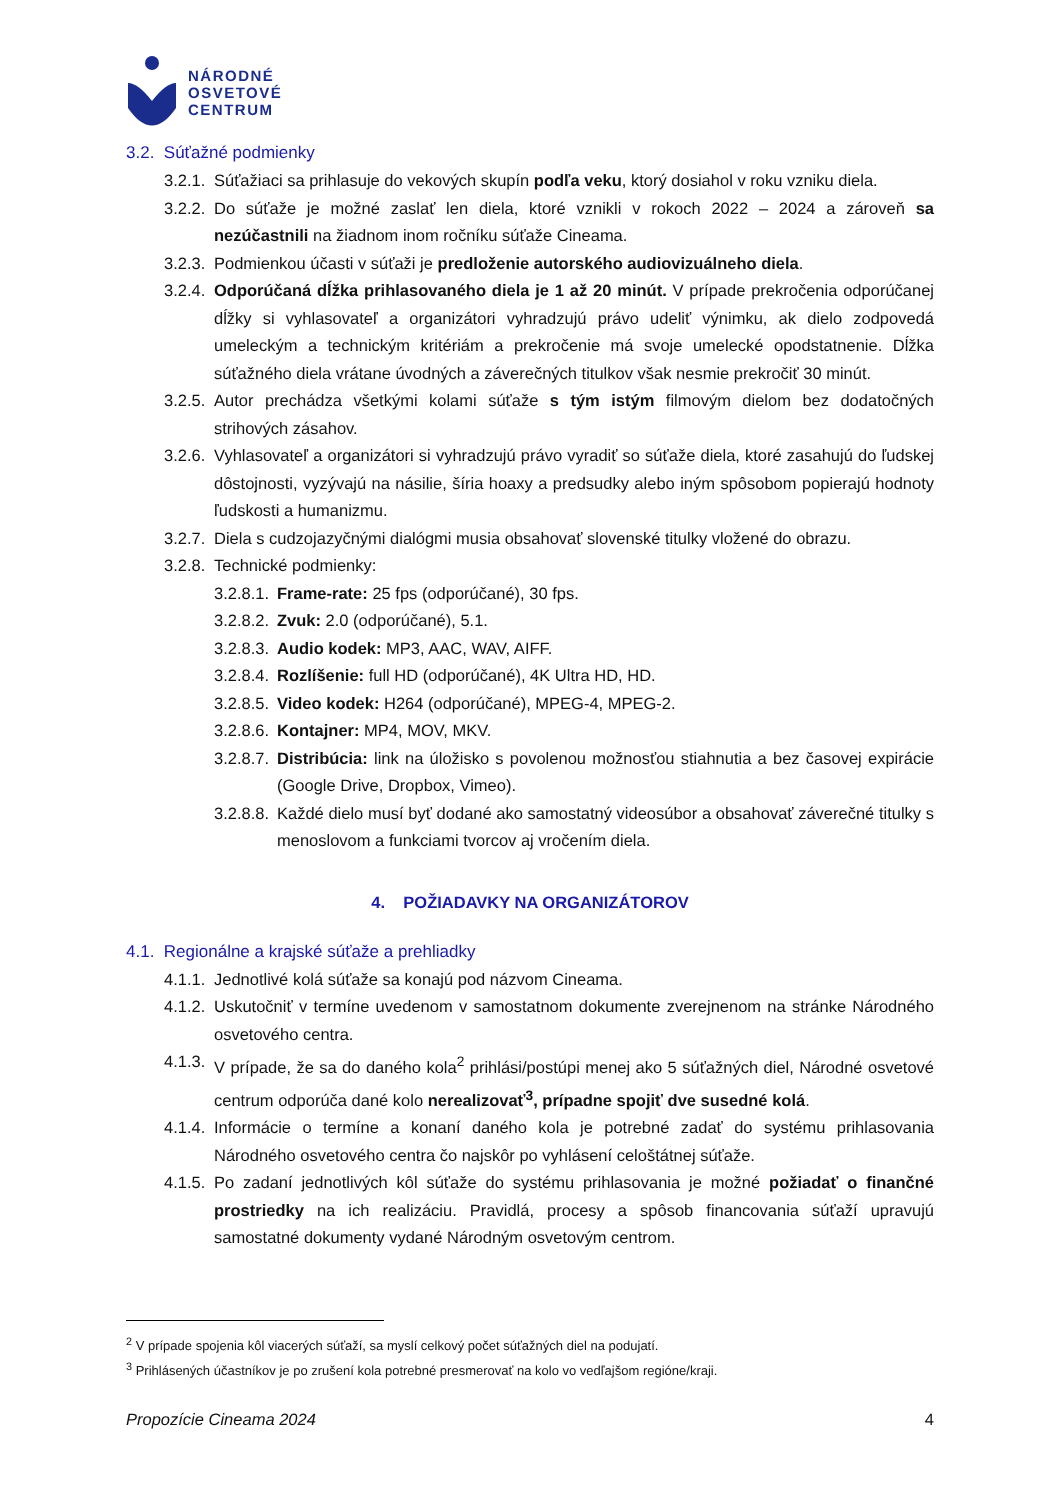NÁRODNÉ
OSVETOVÉ
CENTRUM
3.2. Súťažné podmienky
3.2.1. Súťažiaci sa prihlasuje do vekových skupín podľa veku, ktorý dosiahol v roku vzniku diela.
3.2.2. Do súťaže je možné zaslať len diela, ktoré vznikli v rokoch 2022 – 2024 a zároveň sa nezúčastnili na žiadnom inom ročníku súťaže Cineama.
3.2.3. Podmienkou účasti v súťaži je predloženie autorského audiovizuálneho diela.
3.2.4. Odporúčaná dĺžka prihlasovaného diela je 1 až 20 minút. V prípade prekročenia odporúčanej dĺžky si vyhlasovateľ a organizátori vyhradzujú právo udeliť výnimku, ak dielo zodpovedá umeleckým a technickým kritériám a prekročenie má svoje umelecké opodstatnenie. Dĺžka súťažného diela vrátane úvodných a záverečných titulkov však nesmie prekročiť 30 minút.
3.2.5. Autor prechádza všetkými kolami súťaže s tým istým filmovým dielom bez dodatočných strihových zásahov.
3.2.6. Vyhlasovateľ a organizátori si vyhradzujú právo vyradiť so súťaže diela, ktoré zasahujú do ľudskej dôstojnosti, vyzývajú na násilie, šíria hoaxy a predsudky alebo iným spôsobom popierajú hodnoty ľudskosti a humanizmu.
3.2.7. Diela s cudzojazyčnými dialógmi musia obsahovať slovenské titulky vložené do obrazu.
3.2.8. Technické podmienky:
3.2.8.1. Frame-rate: 25 fps (odporúčané), 30 fps.
3.2.8.2. Zvuk: 2.0 (odporúčané), 5.1.
3.2.8.3. Audio kodek: MP3, AAC, WAV, AIFF.
3.2.8.4. Rozlíšenie: full HD (odporúčané), 4K Ultra HD, HD.
3.2.8.5. Video kodek: H264 (odporúčané), MPEG-4, MPEG-2.
3.2.8.6. Kontajner: MP4, MOV, MKV.
3.2.8.7. Distribúcia: link na úložisko s povolenou možnosťou stiahnutia a bez časovej expirácie (Google Drive, Dropbox, Vimeo).
3.2.8.8. Každé dielo musí byť dodané ako samostatný videosúbor a obsahovať záverečné titulky s menoslovom a funkciami tvorcov aj vročením diela.
4. POŽIADAVKY NA ORGANIZÁTOROV
4.1. Regionálne a krajské súťaže a prehliadky
4.1.1. Jednotlivé kolá súťaže sa konajú pod názvom Cineama.
4.1.2. Uskutočniť v termíne uvedenom v samostatnom dokumente zverejnenom na stránke Národného osvetového centra.
4.1.3. V prípade, že sa do daného kola<sup>2</sup> prihlási/postúpi menej ako 5 súťažných diel, Národné osvetové centrum odporúča dané kolo nerealizovať<sup>3</sup>, prípadne spojiť dve susedné kolá.
4.1.4. Informácie o termíne a konaní daného kola je potrebné zadať do systému prihlasovania Národného osvetového centra čo najskôr po vyhlásení celoštátnej súťaže.
4.1.5. Po zadaní jednotlivých kôl súťaže do systému prihlasovania je možné požiadať o finančné prostriedky na ich realizáciu. Pravidlá, procesy a spôsob financovania súťaží upravujú samostatné dokumenty vydané Národným osvetovým centrom.
<sup>2</sup> V prípade spojenia kôl viacerých súťaží, sa myslí celkový počet súťažných diel na podujatí.
<sup>3</sup> Prihlásených účastníkov je po zrušení kola potrebné presmerovať na kolo vo vedľajšom regióne/kraji.
Propozície Cineama 2024 4